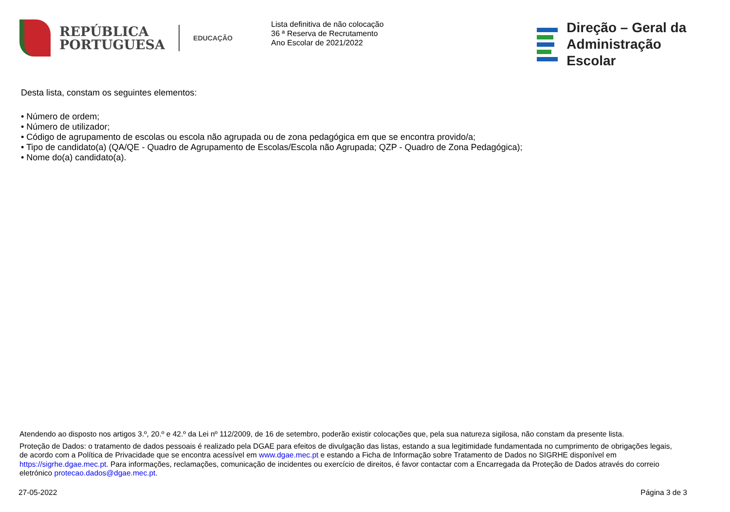REPÚBLICA
PORTUGUESA
EDUCAÇÃO
Lista definitiva de não colocação
36 ª Reserva de Recrutamento
Ano Escolar de 2021/2022
Direção – Geral da
Administração Escolar
Desta lista, constam os seguintes elementos:
• Número de ordem;
• Número de utilizador;
• Código de agrupamento de escolas ou escola não agrupada ou de zona pedagógica em que se encontra provido/a;
• Tipo de candidato(a) (QA/QE - Quadro de Agrupamento de Escolas/Escola não Agrupada; QZP - Quadro de Zona Pedagógica);
• Nome do(a) candidato(a).
Atendendo ao disposto nos artigos 3.º, 20.º e 42.º da Lei nº 112/2009, de 16 de setembro, poderão existir colocações que, pela sua natureza sigilosa, não constam da presente lista.
Proteção de Dados: o tratamento de dados pessoais é realizado pela DGAE para efeitos de divulgação das listas, estando a sua legitimidade fundamentada no cumprimento de obrigações legais, de acordo com a Política de Privacidade que se encontra acessível em www.dgae.mec.pt e estando a Ficha de Informação sobre Tratamento de Dados no SIGRHE disponível em https://sigrhe.dgae.mec.pt. Para informações, reclamações, comunicação de incidentes ou exercício de direitos, é favor contactar com a Encarregada da Proteção de Dados através do correio eletrónico protecao.dados@dgae.mec.pt.
27-05-2022 Página 3 de 3